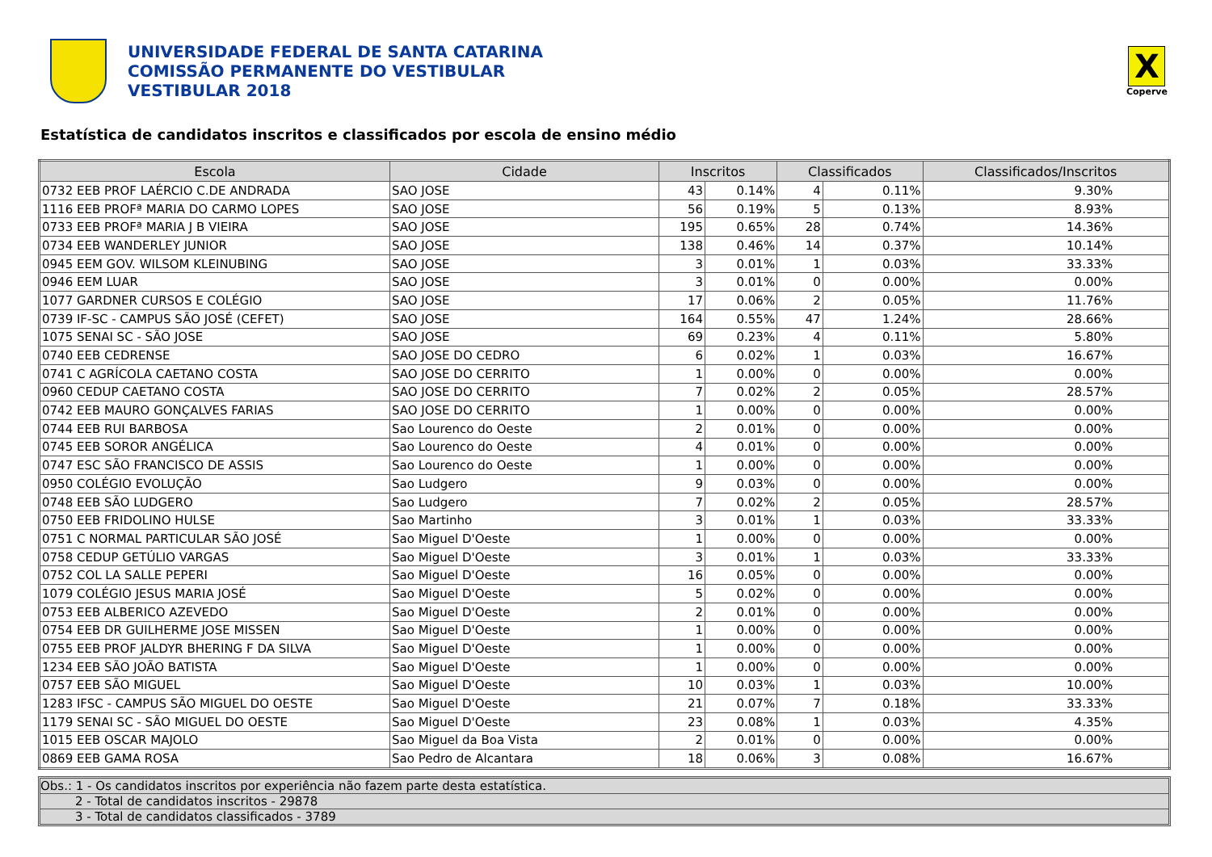UNIVERSIDADE FEDERAL DE SANTA CATARINA
COMISSÃO PERMANENTE DO VESTIBULAR
VESTIBULAR 2018
X
Coperve
Estatística de candidatos inscritos e classificados por escola de ensino médio
| Escola | Cidade | Inscritos | | Classificados | | Classificados/Inscritos |
| --- | --- | --- | --- | --- | --- | --- |
| 0732 EEB PROF LAÉRCIO C.DE ANDRADA | SAO JOSE | 43 | 0.14% | 4 | 0.11% | 9.30% |
| 1116 EEB PROFª MARIA DO CARMO LOPES | SAO JOSE | 56 | 0.19% | 5 | 0.13% | 8.93% |
| 0733 EEB PROFª MARIA J B VIEIRA | SAO JOSE | 195 | 0.65% | 28 | 0.74% | 14.36% |
| 0734 EEB WANDERLEY JUNIOR | SAO JOSE | 138 | 0.46% | 14 | 0.37% | 10.14% |
| 0945 EEM GOV. WILSOM KLEINUBING | SAO JOSE | 3 | 0.01% | 1 | 0.03% | 33.33% |
| 0946 EEM LUAR | SAO JOSE | 3 | 0.01% | 0 | 0.00% | 0.00% |
| 1077 GARDNER CURSOS E COLÉGIO | SAO JOSE | 17 | 0.06% | 2 | 0.05% | 11.76% |
| 0739 IF-SC - CAMPUS SÃO JOSÉ (CEFET) | SAO JOSE | 164 | 0.55% | 47 | 1.24% | 28.66% |
| 1075 SENAI SC - SÃO JOSE | SAO JOSE | 69 | 0.23% | 4 | 0.11% | 5.80% |
| 0740 EEB CEDRENSE | SAO JOSE DO CEDRO | 6 | 0.02% | 1 | 0.03% | 16.67% |
| 0741 C AGRÍCOLA CAETANO COSTA | SAO JOSE DO CERRITO | 1 | 0.00% | 0 | 0.00% | 0.00% |
| 0960 CEDUP CAETANO COSTA | SAO JOSE DO CERRITO | 7 | 0.02% | 2 | 0.05% | 28.57% |
| 0742 EEB MAURO GONÇALVES FARIAS | SAO JOSE DO CERRITO | 1 | 0.00% | 0 | 0.00% | 0.00% |
| 0744 EEB RUI BARBOSA | Sao Lourenco do Oeste | 2 | 0.01% | 0 | 0.00% | 0.00% |
| 0745 EEB SOROR ANGÉLICA | Sao Lourenco do Oeste | 4 | 0.01% | 0 | 0.00% | 0.00% |
| 0747 ESC SÃO FRANCISCO DE ASSIS | Sao Lourenco do Oeste | 1 | 0.00% | 0 | 0.00% | 0.00% |
| 0950 COLÉGIO EVOLUÇÃO | Sao Ludgero | 9 | 0.03% | 0 | 0.00% | 0.00% |
| 0748 EEB SÃO LUDGERO | Sao Ludgero | 7 | 0.02% | 2 | 0.05% | 28.57% |
| 0750 EEB FRIDOLINO HULSE | Sao Martinho | 3 | 0.01% | 1 | 0.03% | 33.33% |
| 0751 C NORMAL PARTICULAR SÃO JOSÉ | Sao Miguel D'Oeste | 1 | 0.00% | 0 | 0.00% | 0.00% |
| 0758 CEDUP GETÚLIO VARGAS | Sao Miguel D'Oeste | 3 | 0.01% | 1 | 0.03% | 33.33% |
| 0752 COL LA SALLE PEPERI | Sao Miguel D'Oeste | 16 | 0.05% | 0 | 0.00% | 0.00% |
| 1079 COLÉGIO JESUS MARIA JOSÉ | Sao Miguel D'Oeste | 5 | 0.02% | 0 | 0.00% | 0.00% |
| 0753 EEB ALBERICO AZEVEDO | Sao Miguel D'Oeste | 2 | 0.01% | 0 | 0.00% | 0.00% |
| 0754 EEB DR GUILHERME JOSE MISSEN | Sao Miguel D'Oeste | 1 | 0.00% | 0 | 0.00% | 0.00% |
| 0755 EEB PROF JALDYR BHERING F DA SILVA | Sao Miguel D'Oeste | 1 | 0.00% | 0 | 0.00% | 0.00% |
| 1234 EEB SÃO JOÃO BATISTA | Sao Miguel D'Oeste | 1 | 0.00% | 0 | 0.00% | 0.00% |
| 0757 EEB SÃO MIGUEL | Sao Miguel D'Oeste | 10 | 0.03% | 1 | 0.03% | 10.00% |
| 1283 IFSC - CAMPUS SÃO MIGUEL DO OESTE | Sao Miguel D'Oeste | 21 | 0.07% | 7 | 0.18% | 33.33% |
| 1179 SENAI SC - SÃO MIGUEL DO OESTE | Sao Miguel D'Oeste | 23 | 0.08% | 1 | 0.03% | 4.35% |
| 1015 EEB OSCAR MAJOLO | Sao Miguel da Boa Vista | 2 | 0.01% | 0 | 0.00% | 0.00% |
| 0869 EEB GAMA ROSA | Sao Pedro de Alcantara | 18 | 0.06% | 3 | 0.08% | 16.67% |
Obs.: 1 - Os candidatos inscritos por experiência não fazem parte desta estatística.
2 - Total de candidatos inscritos - 29878
3 - Total de candidatos classificados - 3789